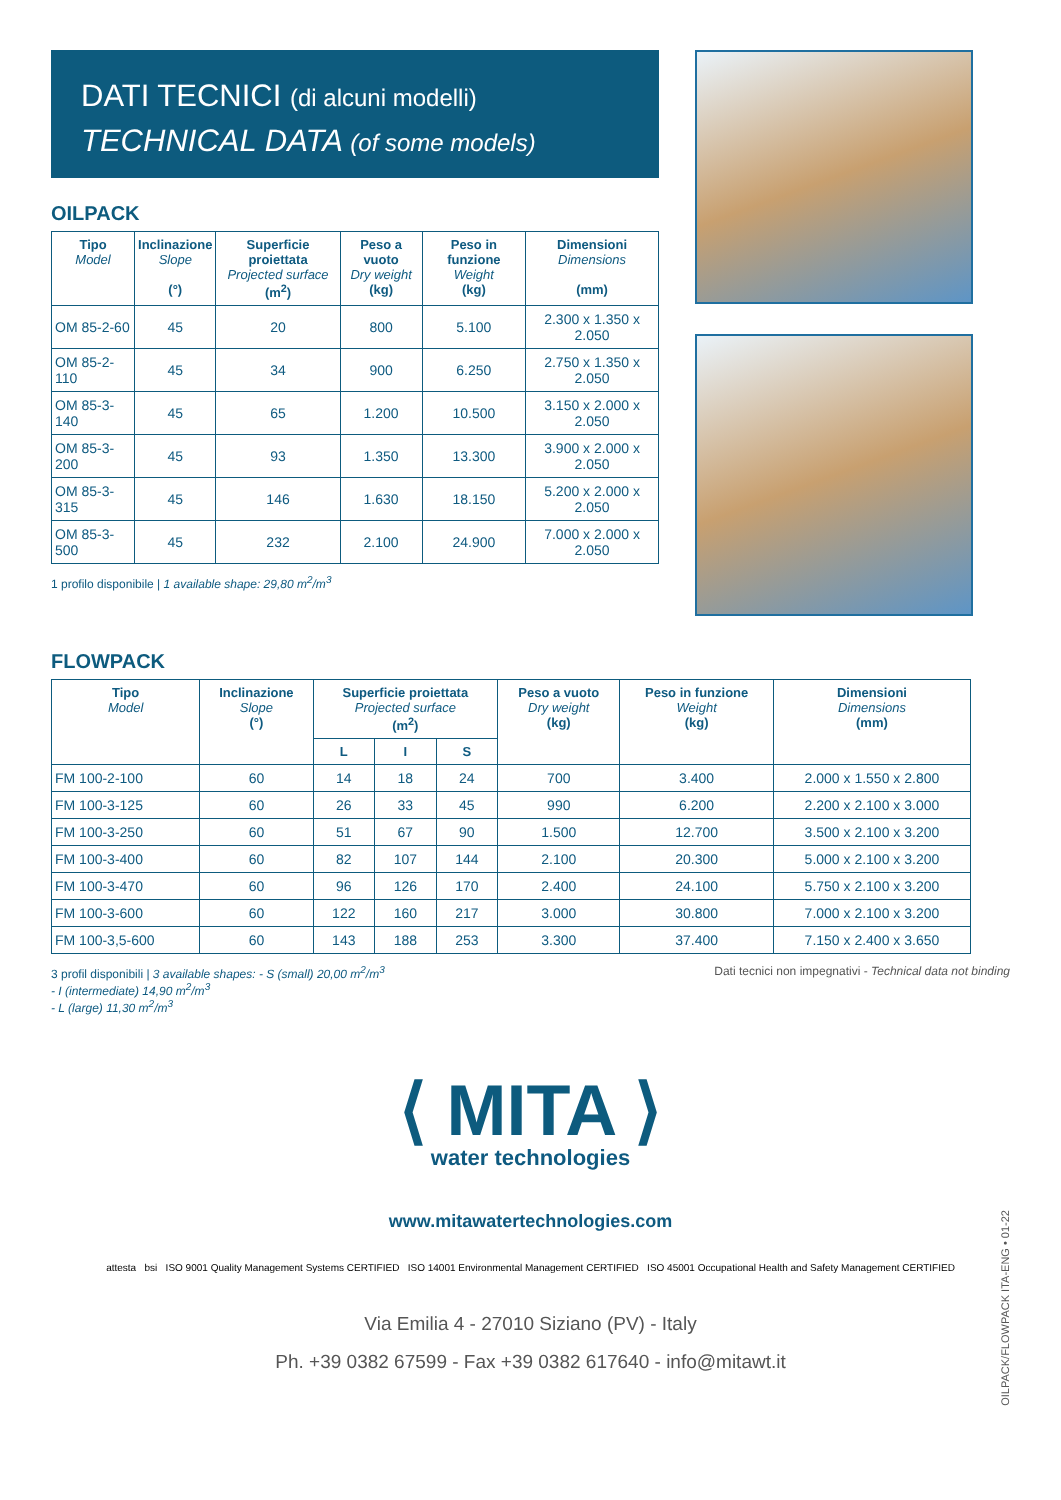DATI TECNICI (di alcuni modelli)
TECHNICAL DATA (of some models)
OILPACK
| Tipo Model | Inclinazione Slope (°) | Superficie proiettata Projected surface (m<sup>2</sup>) | Peso a vuoto Dry weight (kg) | Peso in funzione Weight (kg) | Dimensioni Dimensions (mm) |
| --- | --- | --- | --- | --- | --- |
| OM 85-2-60 | 45 | 20 | 800 | 5.100 | 2.300 x 1.350 x 2.050 |
| OM 85-2-110 | 45 | 34 | 900 | 6.250 | 2.750 x 1.350 x 2.050 |
| OM 85-3-140 | 45 | 65 | 1.200 | 10.500 | 3.150 x 2.000 x 2.050 |
| OM 85-3-200 | 45 | 93 | 1.350 | 13.300 | 3.900 x 2.000 x 2.050 |
| OM 85-3-315 | 45 | 146 | 1.630 | 18.150 | 5.200 x 2.000 x 2.050 |
| OM 85-3-500 | 45 | 232 | 2.100 | 24.900 | 7.000 x 2.000 x 2.050 |
1 profilo disponibile | 1 available shape: 29,80 m<sup>2</sup>/m<sup>3</sup>
FLOWPACK
| Tipo Model | Inclinazione Slope (°) | Superficie proiettata Projected surface (m<sup>2</sup>) | | | Peso a vuoto Dry weight (kg) | Peso in funzione Weight (kg) | Dimensioni Dimensions (mm) |
| --- | --- | --- | --- | --- | --- | --- | --- |
| | | L | I | S | | | |
| FM 100-2-100 | 60 | 14 | 18 | 24 | 700 | 3.400 | 2.000 x 1.550 x 2.800 |
| FM 100-3-125 | 60 | 26 | 33 | 45 | 990 | 6.200 | 2.200 x 2.100 x 3.000 |
| FM 100-3-250 | 60 | 51 | 67 | 90 | 1.500 | 12.700 | 3.500 x 2.100 x 3.200 |
| FM 100-3-400 | 60 | 82 | 107 | 144 | 2.100 | 20.300 | 5.000 x 2.100 x 3.200 |
| FM 100-3-470 | 60 | 96 | 126 | 170 | 2.400 | 24.100 | 5.750 x 2.100 x 3.200 |
| FM 100-3-600 | 60 | 122 | 160 | 217 | 3.000 | 30.800 | 7.000 x 2.100 x 3.200 |
| FM 100-3,5-600 | 60 | 143 | 188 | 253 | 3.300 | 37.400 | 7.150 x 2.400 x 3.650 |
3 profil disponibili | 3 available shapes: - S (small) 20,00 m<sup>2</sup>/m<sup>3</sup>
- I (intermediate) 14,90 m<sup>2</sup>/m<sup>3</sup>
- L (large) 11,30 m<sup>2</sup>/m<sup>3</sup>
Dati tecnici non impegnativi - Technical data not binding
⟨ MITA ⟩
water technologies
www.mitawatertechnologies.com
attesta bsi ISO 9001 Quality Management Systems CERTIFIED ISO 14001 Environmental Management CERTIFIED ISO 45001 Occupational Health and Safety Management CERTIFIED
Via Emilia 4 - 27010 Siziano (PV) - Italy
Ph. +39 0382 67599 - Fax +39 0382 617640 - info@mitawt.it
OILPACK/FLOWPACK ITA-ENG • 01-22